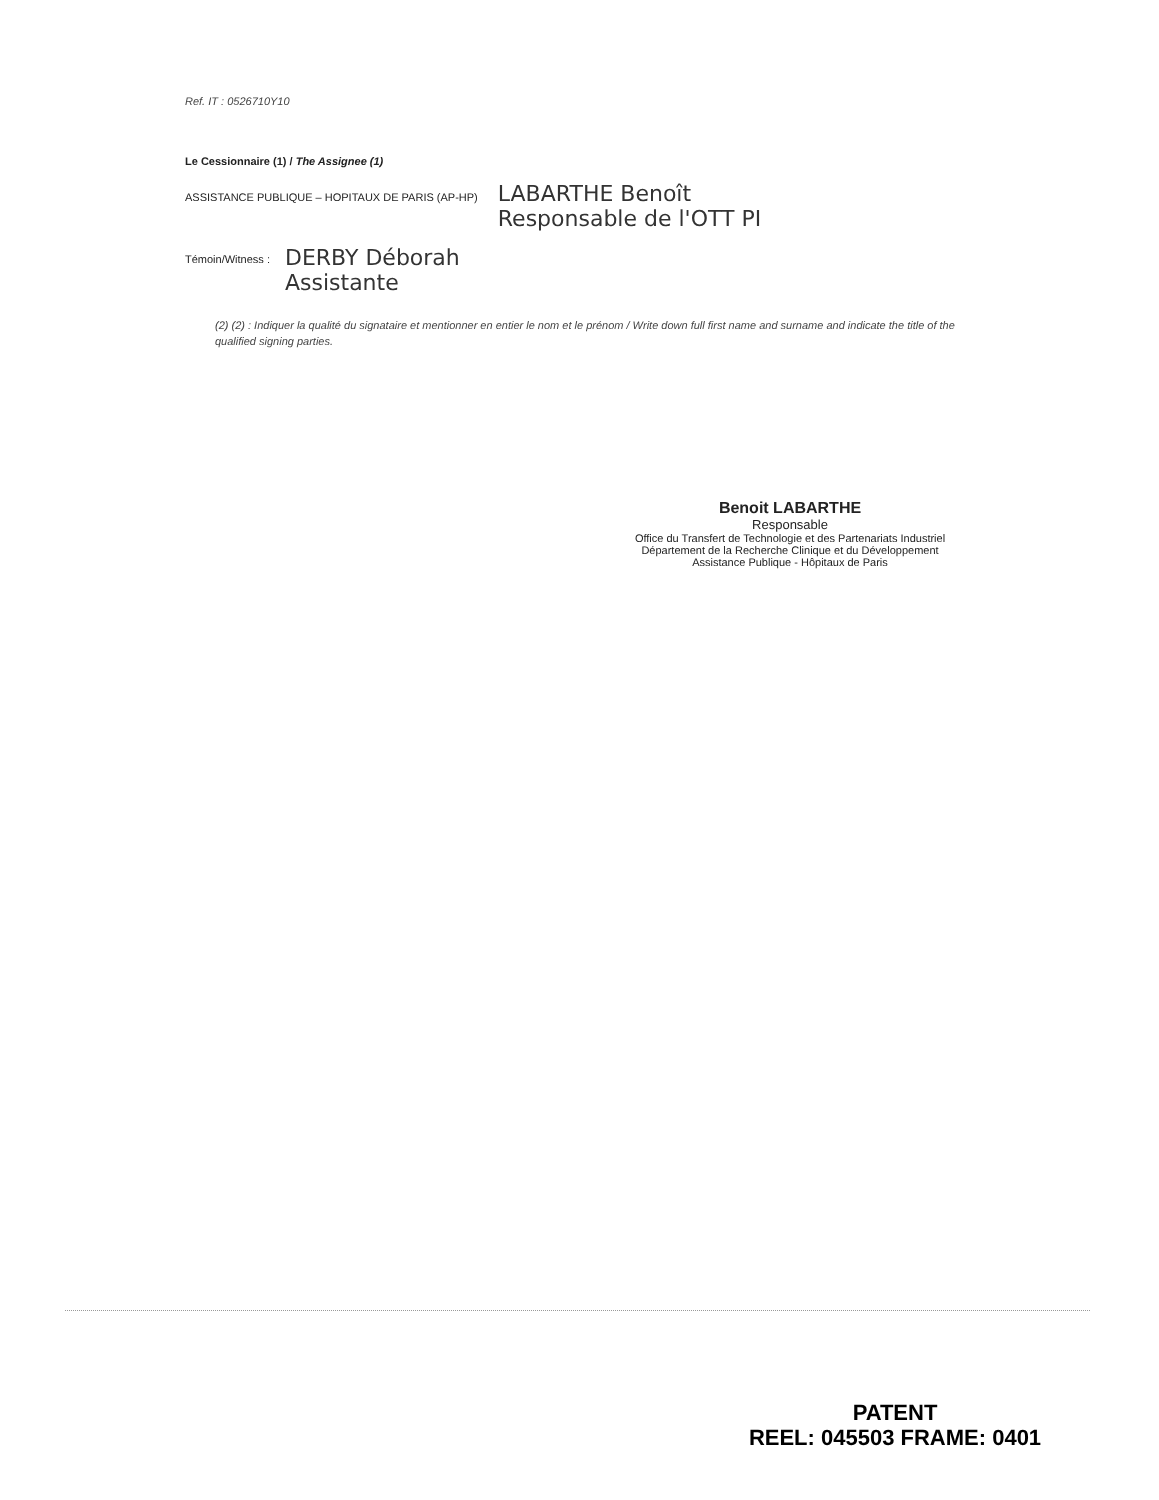Ref. IT : 0526710Y10
Le Cessionnaire (1) / The Assignee (1)
ASSISTANCE PUBLIQUE – HOPITAUX DE PARIS (AP-HP)
LABARTHE Benoît
Responsable de l'OTT PI
Témoin/Witness :
DERBY Déborah
Assistante
(2) (2) : Indiquer la qualité du signataire et mentionner en entier le nom et le prénom / Write down full first name and surname and indicate the title of the qualified signing parties.
Benoit LABARTHE
Responsable
Office du Transfert de Technologie et des Partenariats Industriel
Département de la Recherche Clinique et du Développement
Assistance Publique - Hôpitaux de Paris
PATENT
REEL: 045503 FRAME: 0401